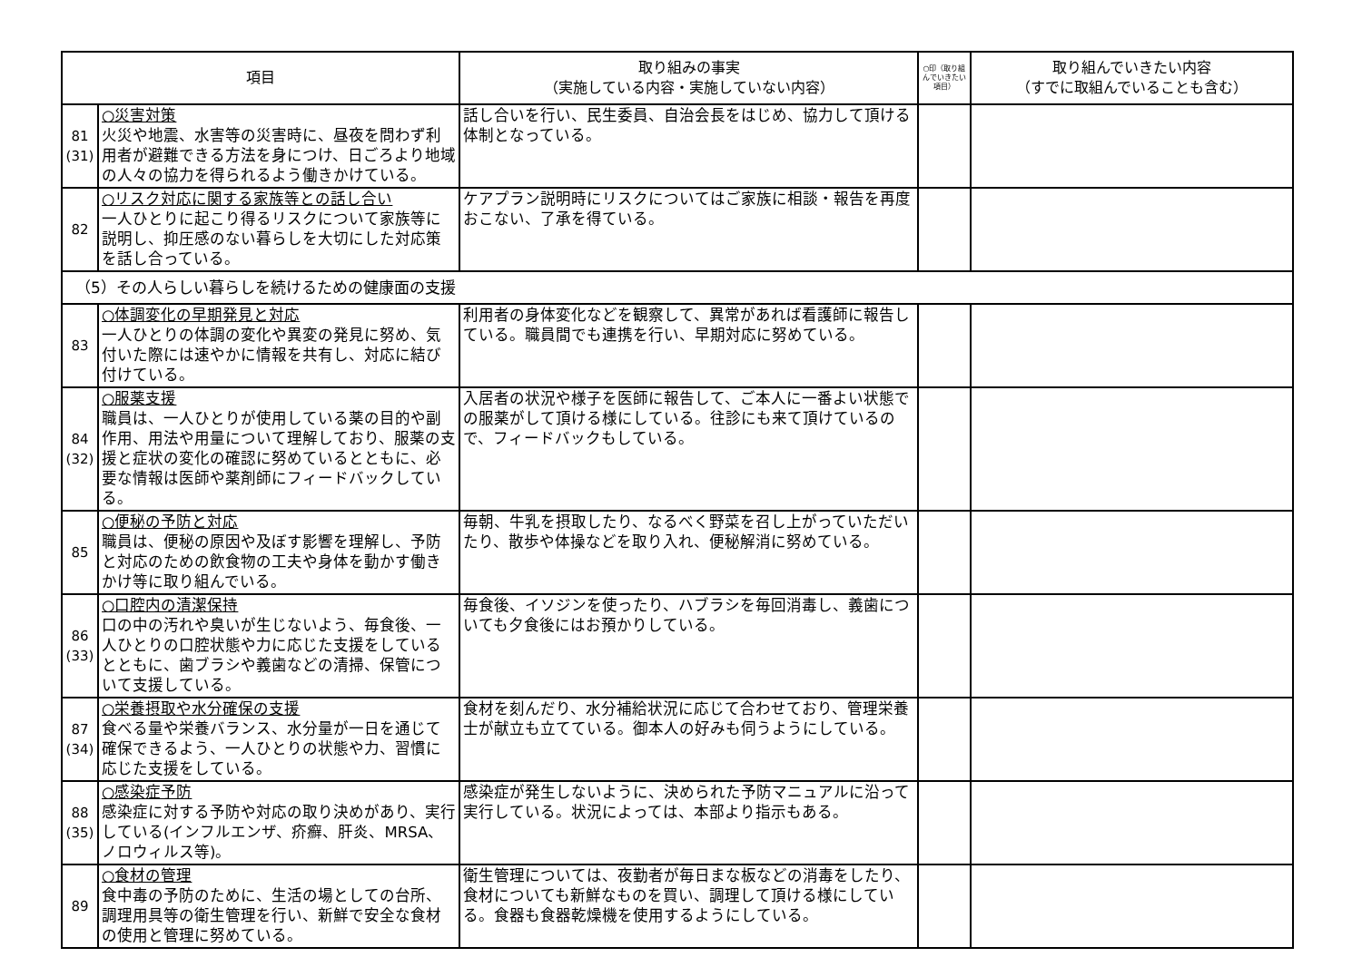| 項目 | | 取り組みの事実 （実施している内容・実施していない内容） | ○印（取り組んでいきたい項目） | 取り組んでいきたい内容 （すでに取組んでいることも含む） |
| --- | --- | --- | --- | --- |
| 81 (31) | ○災害対策 火災や地震、水害等の災害時に、昼夜を問わず利用者が避難できる方法を身につけ、日ごろより地域の人々の協力を得られるよう働きかけている。 | 話し合いを行い、民生委員、自治会長をはじめ、協力して頂ける体制となっている。 | | |
| 82 | ○リスク対応に関する家族等との話し合い 一人ひとりに起こり得るリスクについて家族等に説明し、抑圧感のない暮らしを大切にした対応策を話し合っている。 | ケアプラン説明時にリスクについてはご家族に相談・報告を再度おこない、了承を得ている。 | | |
| （5）その人らしい暮らしを続けるための健康面の支援 | | | | |
| 83 | ○体調変化の早期発見と対応 一人ひとりの体調の変化や異変の発見に努め、気付いた際には速やかに情報を共有し、対応に結び付けている。 | 利用者の身体変化などを観察して、異常があれば看護師に報告している。職員間でも連携を行い、早期対応に努めている。 | | |
| 84 (32) | ○服薬支援 職員は、一人ひとりが使用している薬の目的や副作用、用法や用量について理解しており、服薬の支援と症状の変化の確認に努めているとともに、必要な情報は医師や薬剤師にフィードバックしている。 | 入居者の状況や様子を医師に報告して、ご本人に一番よい状態での服薬がして頂ける様にしている。往診にも来て頂けているので、フィードバックもしている。 | | |
| 85 | ○便秘の予防と対応 職員は、便秘の原因や及ぼす影響を理解し、予防と対応のための飲食物の工夫や身体を動かす働きかけ等に取り組んでいる。 | 毎朝、牛乳を摂取したり、なるべく野菜を召し上がっていただいたり、散歩や体操などを取り入れ、便秘解消に努めている。 | | |
| 86 (33) | ○口腔内の清潔保持 口の中の汚れや臭いが生じないよう、毎食後、一人ひとりの口腔状態や力に応じた支援をしているとともに、歯ブラシや義歯などの清掃、保管について支援している。 | 毎食後、イソジンを使ったり、ハブラシを毎回消毒し、義歯についても夕食後にはお預かりしている。 | | |
| 87 (34) | ○栄養摂取や水分確保の支援 食べる量や栄養バランス、水分量が一日を通じて確保できるよう、一人ひとりの状態や力、習慣に応じた支援をしている。 | 食材を刻んだり、水分補給状況に応じて合わせており、管理栄養士が献立も立てている。御本人の好みも伺うようにしている。 | | |
| 88 (35) | ○感染症予防 感染症に対する予防や対応の取り決めがあり、実行している(インフルエンザ、疥癬、肝炎、MRSA、ノロウィルス等)。 | 感染症が発生しないように、決められた予防マニュアルに沿って実行している。状況によっては、本部より指示もある。 | | |
| 89 | ○食材の管理 食中毒の予防のために、生活の場としての台所、調理用具等の衛生管理を行い、新鮮で安全な食材の使用と管理に努めている。 | 衛生管理については、夜勤者が毎日まな板などの消毒をしたり、食材についても新鮮なものを買い、調理して頂ける様にしている。食器も食器乾燥機を使用するようにしている。 | | |